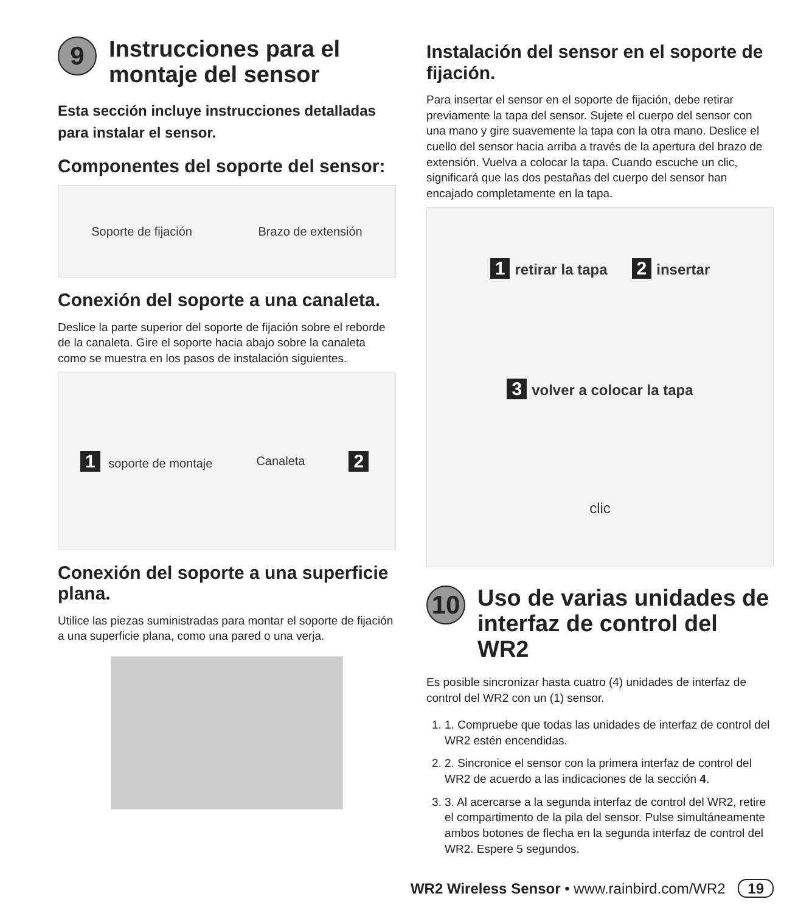9 Instrucciones para el montaje del sensor
Esta sección incluye instrucciones detalladas para instalar el sensor.
Componentes del soporte del sensor:
Soporte de fijación Brazo de extensión
Conexión del soporte a una canaleta.
Deslice la parte superior del soporte de fijación sobre el reborde de la canaleta. Gire el soporte hacia abajo sobre la canaleta como se muestra en los pasos de instalación siguientes.
1 soporte de montaje Canaleta 2
Conexión del soporte a una superficie plana.
Utilice las piezas suministradas para montar el soporte de fijación a una superficie plana, como una pared o una verja.
Instalación del sensor en el soporte de fijación.
Para insertar el sensor en el soporte de fijación, debe retirar previamente la tapa del sensor. Sujete el cuerpo del sensor con una mano y gire suavemente la tapa con la otra mano. Deslice el cuello del sensor hacia arriba a través de la apertura del brazo de extensión. Vuelva a colocar la tapa. Cuando escuche un clic, significará que las dos pestañas del cuerpo del sensor han encajado completamente en la tapa.
1 retirar la tapa 2 insertar
3 volver a colocar la tapa
clic
10 Uso de varias unidades de interfaz de control del WR2
Es posible sincronizar hasta cuatro (4) unidades de interfaz de control del WR2 con un (1) sensor.
1. 1. Compruebe que todas las unidades de interfaz de control del WR2 estén encendidas.
2. 2. Sincronice el sensor con la primera interfaz de control del WR2 de acuerdo a las indicaciones de la sección 4.
3. 3. Al acercarse a la segunda interfaz de control del WR2, retire el compartimento de la pila del sensor. Pulse simultáneamente ambos botones de flecha en la segunda interfaz de control del WR2. Espere 5 segundos.
WR2 Wireless Sensor • www.rainbird.com/WR2 19